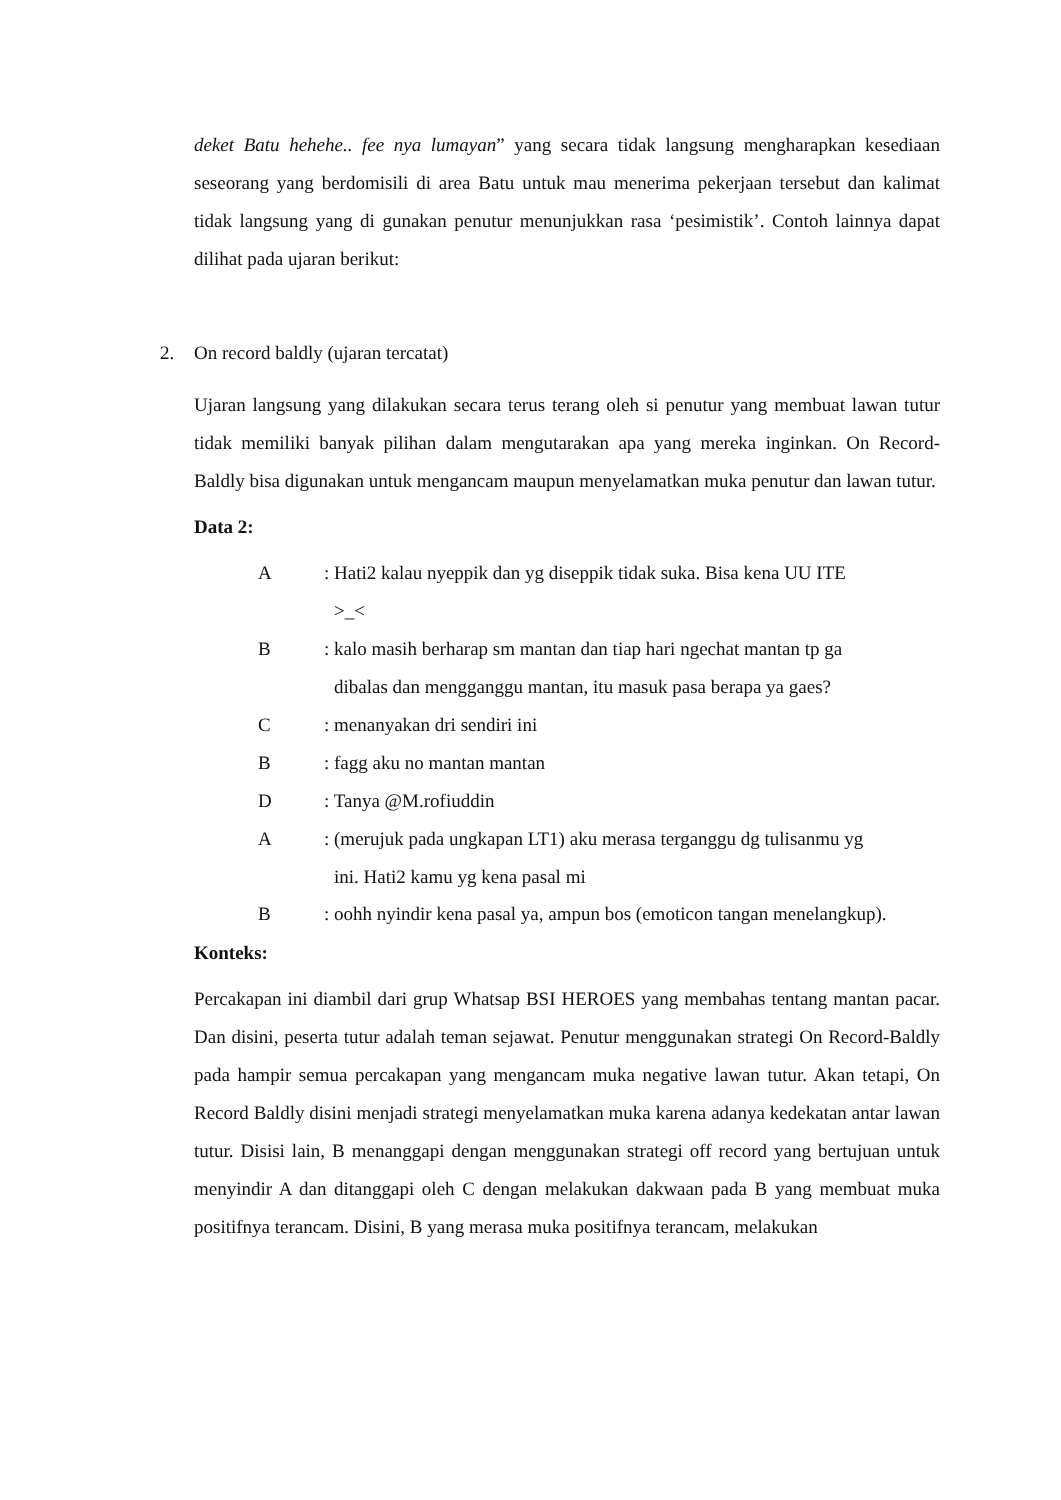deket Batu hehehe.. fee nya lumayan” yang secara tidak langsung mengharapkan kesediaan seseorang yang berdomisili di area Batu untuk mau menerima pekerjaan tersebut dan kalimat tidak langsung yang di gunakan penutur menunjukkan rasa ‘pesimistik’. Contoh lainnya dapat dilihat pada ujaran berikut:
2. On record baldly (ujaran tercatat)
Ujaran langsung yang dilakukan secara terus terang oleh si penutur yang membuat lawan tutur tidak memiliki banyak pilihan dalam mengutarakan apa yang mereka inginkan. On Record-Baldly bisa digunakan untuk mengancam maupun menyelamatkan muka penutur dan lawan tutur.
Data 2:
A: Hati2 kalau nyeppik dan yg diseppik tidak suka. Bisa kena UU ITE
>_<
B: kalo masih berharap sm mantan dan tiap hari ngechat mantan tp ga
dibalas dan mengganggu mantan, itu masuk pasa berapa ya gaes?
C: menanyakan dri sendiri ini
B: fagg aku no mantan mantan
D: Tanya @M.rofiuddin
A: (merujuk pada ungkapan LT1) aku merasa terganggu dg tulisanmu yg
ini. Hati2 kamu yg kena pasal mi
B: oohh nyindir kena pasal ya, ampun bos (emoticon tangan menelangkup).
Konteks:
Percakapan ini diambil dari grup Whatsap BSI HEROES yang membahas tentang mantan pacar. Dan disini, peserta tutur adalah teman sejawat. Penutur menggunakan strategi On Record-Baldly pada hampir semua percakapan yang mengancam muka negative lawan tutur. Akan tetapi, On Record Baldly disini menjadi strategi menyelamatkan muka karena adanya kedekatan antar lawan tutur. Disisi lain, B menanggapi dengan menggunakan strategi off record yang bertujuan untuk menyindir A dan ditanggapi oleh C dengan melakukan dakwaan pada B yang membuat muka positifnya terancam. Disini, B yang merasa muka positifnya terancam, melakukan